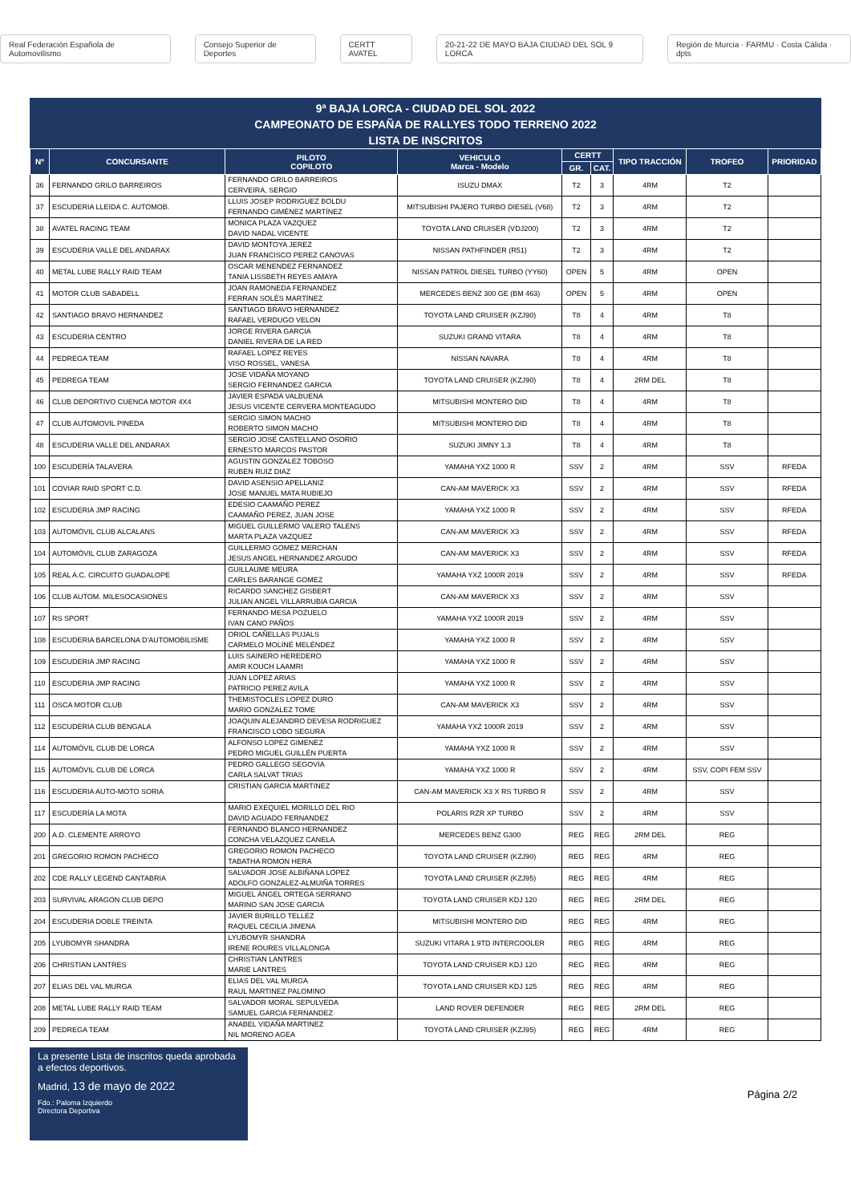Real Federación Española de Automovilismo Consejo Superior de Deportes CERTT AVATEL 20-21-22 DE MAYO BAJA CIUDAD DEL SOL 9 LORCA Región de Murcia · FARMU · Costa Cálida · dpts
9ª BAJA LORCA - CIUDAD DEL SOL 2022
CAMPEONATO DE ESPAÑA DE RALLYES TODO TERRENO 2022
LISTA DE INSCRITOS
| Nº | CONCURSANTE | PILOTO COPILOTO | VEHICULO Marca - Modelo | CERTT | | TIPO TRACCIÓN | TROFEO | PRIORIDAD |
| --- | --- | --- | --- | --- | --- | --- | --- | --- |
| | | | | GR. | CAT. | | | |
| 36 | FERNANDO GRILO BARREIROS | FERNANDO GRILO BARREIROS CERVEIRA, SERGIO | ISUZU DMAX | T2 | 3 | 4RM | T2 | |
| 37 | ESCUDERIA LLEIDA C. AUTOMOB. | LLUIS JOSEP RODRIGUEZ BOLDU FERNANDO GIMÉNEZ MARTÍNEZ | MITSUBISHI PAJERO TURBO DIESEL (V68) | T2 | 3 | 4RM | T2 | |
| 38 | AVATEL RACING TEAM | MONICA PLAZA VAZQUEZ DAVID NADAL VICENTE | TOYOTA LAND CRUISER (VDJ200) | T2 | 3 | 4RM | T2 | |
| 39 | ESCUDERIA VALLE DEL ANDARAX | DAVID MONTOYA JEREZ JUAN FRANCISCO PEREZ CANOVAS | NISSAN PATHFINDER (R51) | T2 | 3 | 4RM | T2 | |
| 40 | METAL LUBE RALLY RAID TEAM | OSCAR MENENDEZ FERNANDEZ TANIA LISSBETH REYES AMAYA | NISSAN PATROL DIESEL TURBO (YY60) | OPEN | 5 | 4RM | OPEN | |
| 41 | MOTOR CLUB SABADELL | JOAN RAMONEDA FERNANDEZ FERRAN SOLÉS MARTÍNEZ | MERCEDES BENZ 300 GE (BM 463) | OPEN | 5 | 4RM | OPEN | |
| 42 | SANTIAGO BRAVO HERNANDEZ | SANTIAGO BRAVO HERNANDEZ RAFAEL VERDUGO VELON | TOYOTA LAND CRUISER (KZJ90) | T8 | 4 | 4RM | T8 | |
| 43 | ESCUDERIA CENTRO | JORGE RIVERA GARCIA DANIEL RIVERA DE LA RED | SUZUKI GRAND VITARA | T8 | 4 | 4RM | T8 | |
| 44 | PEDREGA TEAM | RAFAEL LOPEZ REYES VISO ROSSEL, VANESA | NISSAN NAVARA | T8 | 4 | 4RM | T8 | |
| 45 | PEDREGA TEAM | JOSE VIDAÑA MOYANO SERGIO FERNANDEZ GARCIA | TOYOTA LAND CRUISER (KZJ90) | T8 | 4 | 2RM DEL | T8 | |
| 46 | CLUB DEPORTIVO CUENCA MOTOR 4X4 | JAVIER ESPADA VALBUENA JESUS VICENTE CERVERA MONTEAGUDO | MITSUBISHI MONTERO DID | T8 | 4 | 4RM | T8 | |
| 47 | CLUB AUTOMOVIL PINEDA | SERGIO SIMON MACHO ROBERTO SIMON MACHO | MITSUBISHI MONTERO DID | T8 | 4 | 4RM | T8 | |
| 48 | ESCUDERIA VALLE DEL ANDARAX | SERGIO JOSE CASTELLANO OSORIO ERNESTO MARCOS PASTOR | SUZUKI JIMNY 1.3 | T8 | 4 | 4RM | T8 | |
| 100 | ESCUDERÍA TALAVERA | AGUSTIN GONZALEZ TOBOSO RUBEN RUIZ DIAZ | YAMAHA YXZ 1000 R | SSV | 2 | 4RM | SSV | RFEDA |
| 101 | COVIAR RAID SPORT C.D. | DAVID ASENSIO APELLANIZ JOSE MANUEL MATA RUBIEJO | CAN-AM MAVERICK X3 | SSV | 2 | 4RM | SSV | RFEDA |
| 102 | ESCUDERIA JMP RACING | EDESIO CAAMAÑO PEREZ CAAMAÑO PEREZ, JUAN JOSE | YAMAHA YXZ 1000 R | SSV | 2 | 4RM | SSV | RFEDA |
| 103 | AUTOMÓVIL CLUB ALCALANS | MIGUEL GUILLERMO VALERO TALENS MARTA PLAZA VAZQUEZ | CAN-AM MAVERICK X3 | SSV | 2 | 4RM | SSV | RFEDA |
| 104 | AUTOMÓVIL CLUB ZARAGOZA | GUILLERMO GOMEZ MERCHAN JESUS ANGEL HERNANDEZ ARGUDO | CAN-AM MAVERICK X3 | SSV | 2 | 4RM | SSV | RFEDA |
| 105 | REAL A.C. CIRCUITO GUADALOPE | GUILLAUME MEURA CARLES BARANGE GOMEZ | YAMAHA YXZ 1000R 2019 | SSV | 2 | 4RM | SSV | RFEDA |
| 106 | CLUB AUTOM. MILESOCASIONES | RICARDO SANCHEZ GISBERT JULIAN ANGEL VILLARRUBIA GARCIA | CAN-AM MAVERICK X3 | SSV | 2 | 4RM | SSV | |
| 107 | RS SPORT | FERNANDO MESA POZUELO IVAN CANO PAÑOS | YAMAHA YXZ 1000R 2019 | SSV | 2 | 4RM | SSV | |
| 108 | ESCUDERIA BARCELONA D'AUTOMOBILISME | ORIOL CAÑELLAS PUJALS CARMELO MOLINÉ MELÉNDEZ | YAMAHA YXZ 1000 R | SSV | 2 | 4RM | SSV | |
| 109 | ESCUDERIA JMP RACING | LUIS SAINERO HEREDERO AMIR KOUCH LAAMRI | YAMAHA YXZ 1000 R | SSV | 2 | 4RM | SSV | |
| 110 | ESCUDERIA JMP RACING | JUAN LOPEZ ARIAS PATRICIO PEREZ AVILA | YAMAHA YXZ 1000 R | SSV | 2 | 4RM | SSV | |
| 111 | OSCA MOTOR CLUB | THEMISTOCLES LOPEZ DURO MARIO GONZALEZ TOME | CAN-AM MAVERICK X3 | SSV | 2 | 4RM | SSV | |
| 112 | ESCUDERIA CLUB BENGALA | JOAQUIN ALEJANDRO DEVESA RODRIGUEZ FRANCISCO LOBO SEGURA | YAMAHA YXZ 1000R 2019 | SSV | 2 | 4RM | SSV | |
| 114 | AUTOMÓVIL CLUB DE LORCA | ALFONSO LOPEZ GIMENEZ PEDRO MIGUEL GUILLÉN PUERTA | YAMAHA YXZ 1000 R | SSV | 2 | 4RM | SSV | |
| 115 | AUTOMÓVIL CLUB DE LORCA | PEDRO GALLEGO SEGOVIA CARLA SALVAT TRIAS | YAMAHA YXZ 1000 R | SSV | 2 | 4RM | SSV, COPI FEM SSV | |
| 116 | ESCUDERIA AUTO-MOTO SORIA | CRISTIAN GARCIA MARTINEZ | CAN-AM MAVERICK X3 X RS TURBO R | SSV | 2 | 4RM | SSV | |
| 117 | ESCUDERÍA LA MOTA | MARIO EXEQUIEL MORILLO DEL RIO DAVID AGUADO FERNANDEZ | POLARIS RZR XP TURBO | SSV | 2 | 4RM | SSV | |
| 200 | A.D. CLEMENTE ARROYO | FERNANDO BLANCO HERNANDEZ CONCHA VELAZQUEZ CANELA | MERCEDES BENZ G300 | REG | REG | 2RM DEL | REG | |
| 201 | GREGORIO ROMON PACHECO | GREGORIO ROMON PACHECO TABATHA ROMON HERA | TOYOTA LAND CRUISER (KZJ90) | REG | REG | 4RM | REG | |
| 202 | CDE RALLY LEGEND CANTABRIA | SALVADOR JOSE ALBIÑANA LOPEZ ADOLFO GONZALEZ-ALMUIÑA TORRES | TOYOTA LAND CRUISER (KZJ95) | REG | REG | 4RM | REG | |
| 203 | SURVIVAL ARAGON CLUB DEPO | MIGUEL ÁNGEL ORTEGA SERRANO MARINO SAN JOSE GARCIA | TOYOTA LAND CRUISER KDJ 120 | REG | REG | 2RM DEL | REG | |
| 204 | ESCUDERIA DOBLE TREINTA | JAVIER BURILLO TELLEZ RAQUEL CECILIA JIMENA | MITSUBISHI MONTERO DID | REG | REG | 4RM | REG | |
| 205 | LYUBOMYR SHANDRA | LYUBOMYR SHANDRA IRENE ROURES VILLALONGA | SUZUKI VITARA 1.9TD INTERCOOLER | REG | REG | 4RM | REG | |
| 206 | CHRISTIAN LANTRES | CHRISTIAN LANTRES MARIE LANTRES | TOYOTA LAND CRUISER KDJ 120 | REG | REG | 4RM | REG | |
| 207 | ELIAS DEL VAL MURGA | ELIAS DEL VAL MURGA RAUL MARTINEZ PALOMINO | TOYOTA LAND CRUISER KDJ 125 | REG | REG | 4RM | REG | |
| 208 | METAL LUBE RALLY RAID TEAM | SALVADOR MORAL SEPULVEDA SAMUEL GARCIA FERNANDEZ | LAND ROVER DEFENDER | REG | REG | 2RM DEL | REG | |
| 209 | PEDREGA TEAM | ANABEL VIDAÑA MARTINEZ NIL MORENO AGEA | TOYOTA LAND CRUISER (KZJ95) | REG | REG | 4RM | REG | |
La presente Lista de inscritos queda aprobada a efectos deportivos.
Madrid, 13 de mayo de 2022
Fdo.: Paloma Izquierdo
Directora Deportiva
Página 2/2